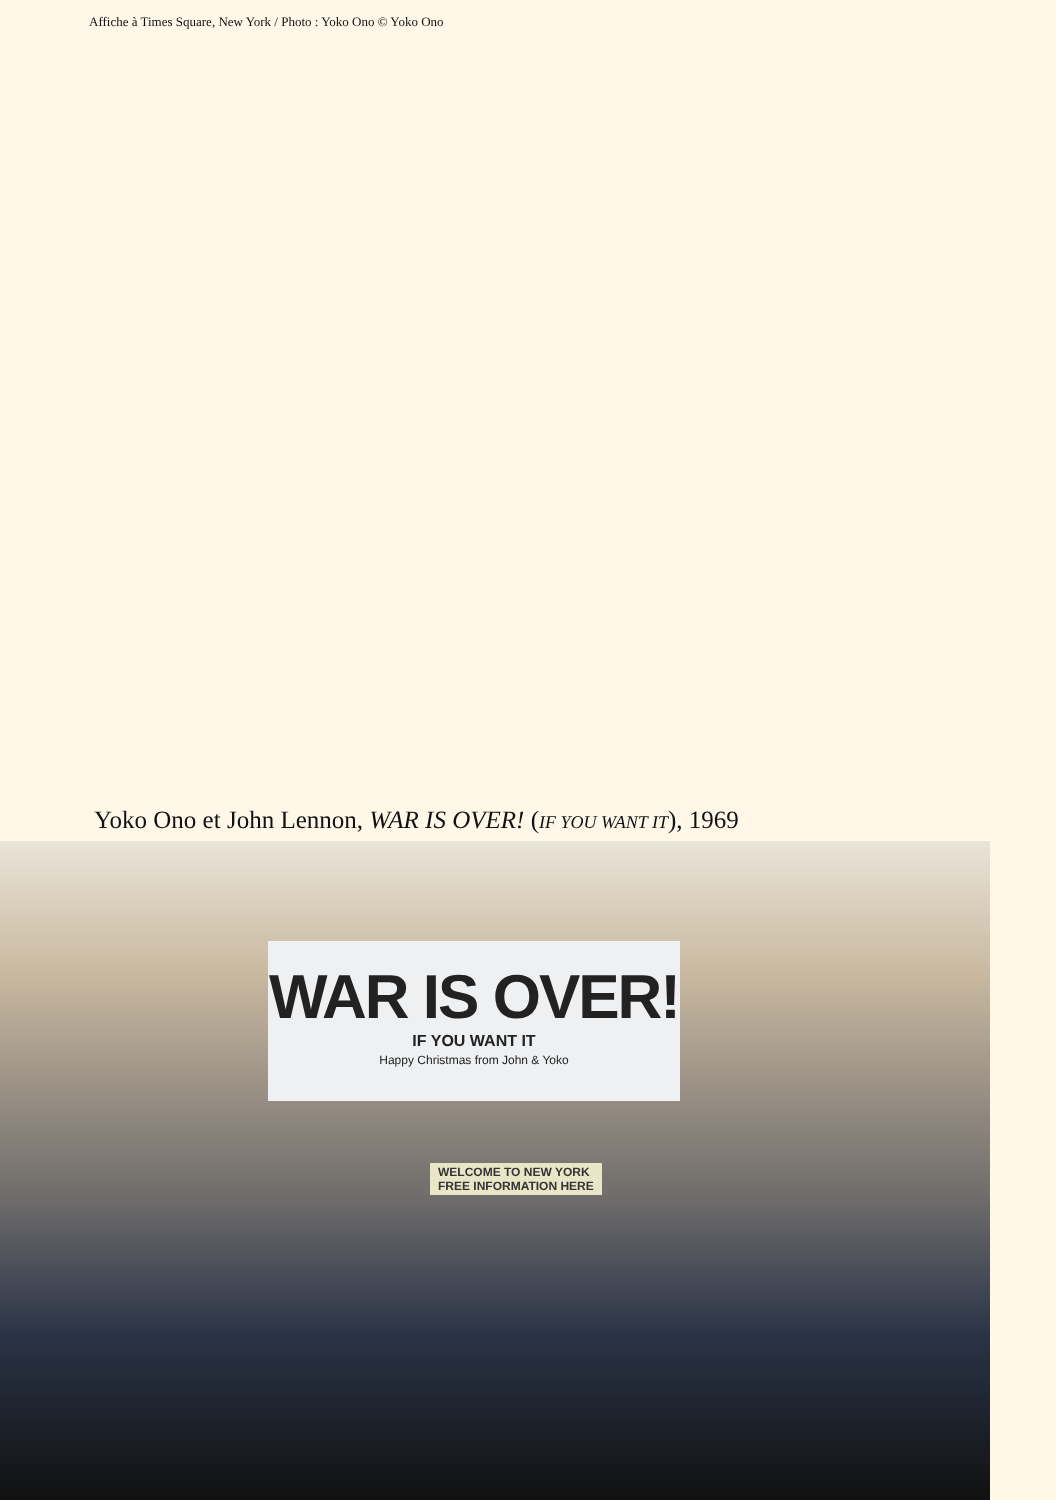Affiche à Times Square, New York / Photo : Yoko Ono © Yoko Ono
Yoko Ono et John Lennon, WAR IS OVER! (IF YOU WANT IT), 1969
WAR IS OVER!
IF YOU WANT IT
Happy Christmas from John & Yoko
WELCOME TO NEW YORK
FREE INFORMATION HERE